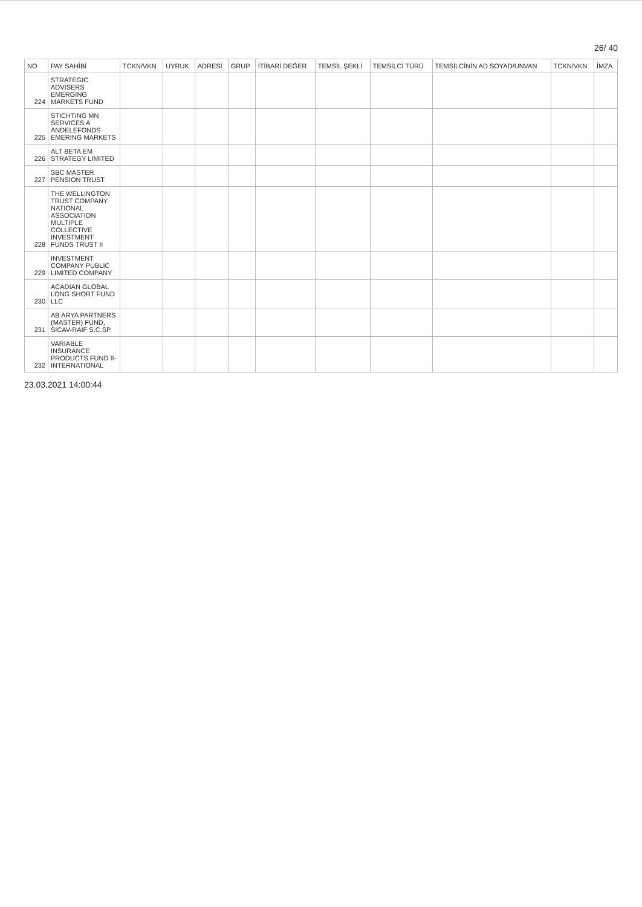26/ 40
| NO | PAY SAHİBİ | TCKN/VKN | UYRUK | ADRESİ | GRUP | İTİBARİ DEĞER | TEMSİL ŞEKLİ | TEMSİLCİ TÜRÜ | TEMSİLCİNİN AD SOYAD/UNVAN | TCKN/VKN | İMZA |
| --- | --- | --- | --- | --- | --- | --- | --- | --- | --- | --- | --- |
| 224 | STRATEGIC ADVISERS EMERGING MARKETS FUND | | | | | | | | | | |
| 225 | STICHTING MN SERVICES A ANDELEFONDS EMERING MARKETS | | | | | | | | | | |
| 226 | ALT BETA EM STRATEGY LIMITED | | | | | | | | | | |
| 227 | SBC MASTER PENSION TRUST | | | | | | | | | | |
| 228 | THE WELLINGTON TRUST COMPANY NATIONAL ASSOCIATION MULTIPLE COLLECTIVE INVESTMENT FUNDS TRUST II | | | | | | | | | | |
| 229 | INVESTMENT COMPANY PUBLIC LIMITED COMPANY | | | | | | | | | | |
| 230 | ACADIAN GLOBAL LONG SHORT FUND LLC | | | | | | | | | | |
| 231 | AB ARYA PARTNERS (MASTER) FUND, SICAV-RAIF S.C.SP. | | | | | | | | | | |
| 232 | VARIABLE INSURANCE PRODUCTS FUND II-INTERNATIONAL | | | | | | | | | | |
23.03.2021 14:00:44